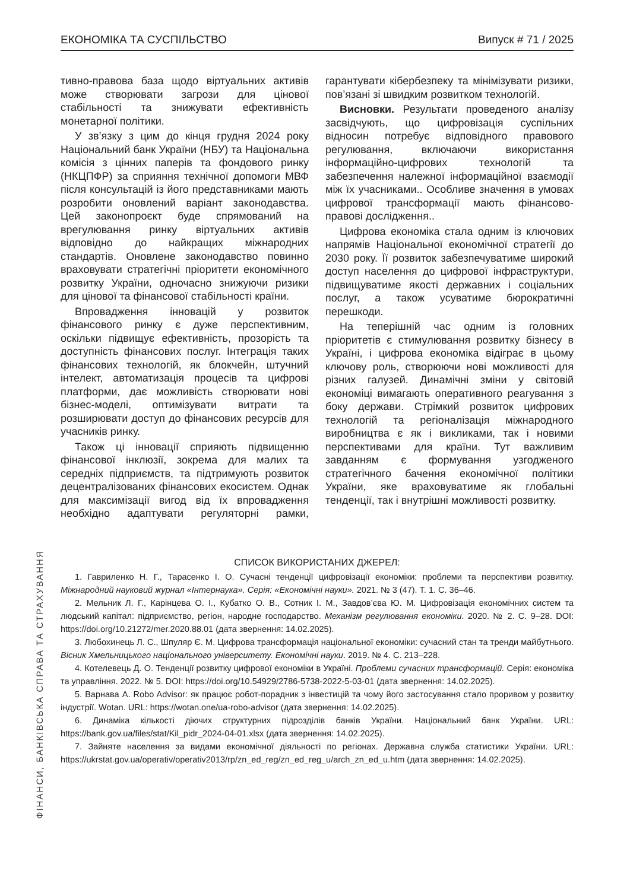ЕКОНОМІКА ТА СУСПІЛЬСТВО Випуск # 71 / 2025
тивно-правова база щодо віртуальних активів може створювати загрози для цінової стабільності та знижувати ефективність монетарної політики.
У зв’язку з цим до кінця грудня 2024 року Національний банк України (НБУ) та Національна комісія з цінних паперів та фондового ринку (НКЦПФР) за сприяння технічної допомоги МВФ після консультацій із його представниками мають розробити оновлений варіант законодавства. Цей законопроєкт буде спрямований на врегулювання ринку віртуальних активів відповідно до найкращих міжнародних стандартів. Оновлене законодавство повинно враховувати стратегічні пріоритети економічного розвитку України, одночасно знижуючи ризики для цінової та фінансової стабільності країни.
Впровадження інновацій у розвиток фінансового ринку є дуже перспективним, оскільки підвищує ефективність, прозорість та доступність фінансових послуг. Інтеграція таких фінансових технологій, як блокчейн, штучний інтелект, автоматизація процесів та цифрові платформи, дає можливість створювати нові бізнес-моделі, оптимізувати витрати та розширювати доступ до фінансових ресурсів для учасників ринку.
Також ці інновації сприяють підвищенню фінансової інклюзії, зокрема для малих та середніх підприємств, та підтримують розвиток децентралізованих фінансових екосистем. Однак для максимізації вигод від їх впровадження необхідно адаптувати регуляторні рамки, гарантувати кібербезпеку та мінімізувати ризики, пов’язані зі швидким розвитком технологій.
Висновки. Результати проведеного аналізу засвідчують, що цифровізація суспільних відносин потребує відповідного правового регулювання, включаючи використання інформаційно-цифрових технологій та забезпечення належної інформаційної взаємодії між їх учасниками.. Особливе значення в умовах цифрової трансформації мають фінансово-правові дослідження..
Цифрова економіка стала одним із ключових напрямів Національної економічної стратегії до 2030 року. Її розвиток забезпечуватиме широкий доступ населення до цифрової інфраструктури, підвищуватиме якості державних і соціальних послуг, а також усуватиме бюрократичні перешкоди.
На теперішній час одним із головних пріоритетів є стимулювання розвитку бізнесу в Україні, і цифрова економіка відіграє в цьому ключову роль, створюючи нові можливості для різних галузей. Динамічні зміни у світовій економіці вимагають оперативного реагування з боку держави. Стрімкий розвиток цифрових технологій та регіоналізація міжнародного виробництва є як і викликами, так і новими перспективами для країни. Тут важливим завданням є формування узгодженого стратегічного бачення економічної політики України, яке враховуватиме як глобальні тенденції, так і внутрішні можливості розвитку.
СПИСОК ВИКОРИСТАНИХ ДЖЕРЕЛ:
1. Гавриленко Н. Г., Тарасенко І. О. Сучасні тенденції цифровізації економіки: проблеми та перспективи розвитку. Міжнародний науковий журнал «Інтернаука». Серія: «Економічні науки». 2021. № 3 (47). Т. 1. С. 36–46.
2. Мельник Л. Г., Карінцева О. І., Кубатко О. В., Сотник І. М., Завдов’єва Ю. М. Цифровізація економічних систем та людський капітал: підприємство, регіон, народне господарство. Механізм регулювання економіки. 2020. № 2. С. 9–28. DOI: https://doi.org/10.21272/mer.2020.88.01 (дата звернення: 14.02.2025).
3. Любохинець Л. С., Шпуляр Є. М. Цифрова трансформація національної економіки: сучасний стан та тренди майбутнього. Вісник Хмельницького національного університету. Економічні науки. 2019. № 4. С. 213–228.
4. Котелевець Д. О. Тенденції розвитку цифрової економіки в Україні. Проблеми сучасних трансформацій. Серія: економіка та управління. 2022. № 5. DOI: https://doi.org/10.54929/2786-5738-2022-5-03-01 (дата звернення: 14.02.2025).
5. Варнава А. Robo Advisor: як працює робот-порадник з інвестицій та чому його застосування стало проривом у розвитку індустрії. Wotan. URL: https://wotan.one/ua-robo-advisor (дата звернення: 14.02.2025).
6. Динаміка кількості діючих структурних підрозділів банків України. Національний банк України. URL: https://bank.gov.ua/files/stat/Kil_pidr_2024-04-01.xlsx (дата звернення: 14.02.2025).
7. Зайняте населення за видами економічної діяльності по регіонах. Державна служба статистики України. URL: https://ukrstat.gov.ua/operativ/operativ2013/rp/zn_ed_reg/zn_ed_reg_u/arch_zn_ed_u.htm (дата звернення: 14.02.2025).
ФІНАНСИ, БАНКІВСЬКА СПРАВА ТА СТРАХУВАННЯ